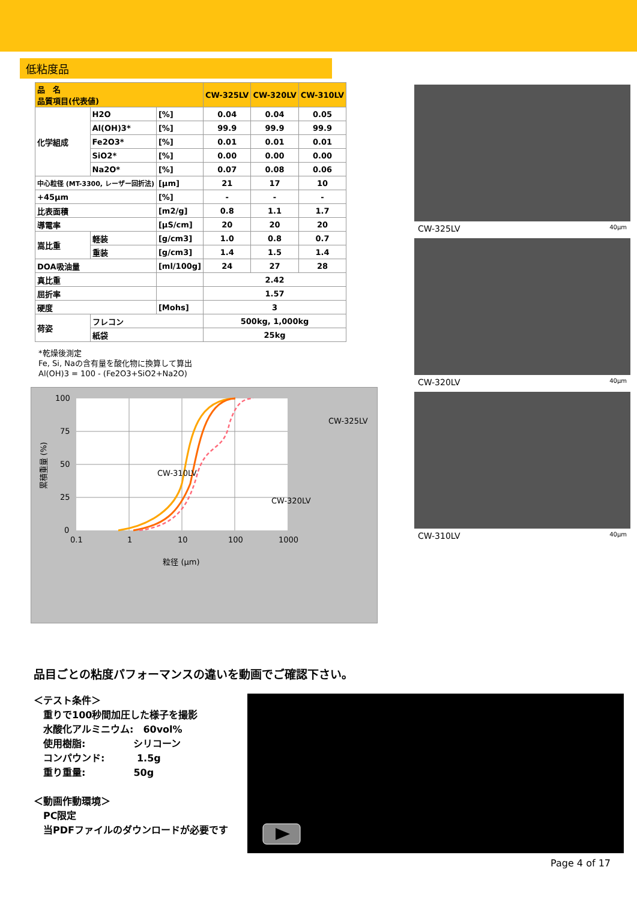低粘度品
| 品 名 品質項目(代表値) | | | CW-325LV | CW-320LV | CW-310LV |
| --- | --- | --- | --- | --- | --- |
| 化学組成 | H2O | [%] | 0.04 | 0.04 | 0.05 |
| | Al(OH)3* | [%] | 99.9 | 99.9 | 99.9 |
| | Fe2O3* | [%] | 0.01 | 0.01 | 0.01 |
| | SiO2* | [%] | 0.00 | 0.00 | 0.00 |
| | Na2O* | [%] | 0.07 | 0.08 | 0.06 |
| 中心粒径 (MT-3300, レーザー回折法) | | [μm] | 21 | 17 | 10 |
| +45μm | | [%] | - | - | - |
| 比表面積 | | [m2/g] | 0.8 | 1.1 | 1.7 |
| 導電率 | | [μS/cm] | 20 | 20 | 20 |
| 嵩比重 | 軽装 | [g/cm3] | 1.0 | 0.8 | 0.7 |
| | 重装 | [g/cm3] | 1.4 | 1.5 | 1.4 |
| DOA吸油量 | | [ml/100g] | 24 | 27 | 28 |
| 真比重 | | | 2.42 | | |
| 屈折率 | | | 1.57 | | |
| 硬度 | | [Mohs] | 3 | | |
| 荷姿 | フレコン | | 500kg, 1,000kg | | |
| | 紙袋 | | 25kg | | |
*乾燥後測定
Fe, Si, Naの含有量を酸化物に換算して算出
Al(OH)3 = 100 - (Fe2O3+SiO2+Na2O)
100
75
50
25
0
0.1
1
10
100
1000
粒径 (μm)
累積重量 (%)
CW-325LV
CW-310LV
CW-320LV
CW-325LV 40μm
CW-320LV 40μm
CW-310LV 40μm
品目ごとの粘度パフォーマンスの違いを動画でご確認下さい。
＜テスト条件＞
　重りで100秒間加圧した様子を撮影
　水酸化アルミニウム:　60vol%
　使用樹脂:　　　　　シリコーン
　コンパウンド:　　　 1.5g
　重り重量:　　　　　50g
＜動画作動環境＞
　PC限定
　当PDFファイルのダウンロードが必要です
Page 4 of 17